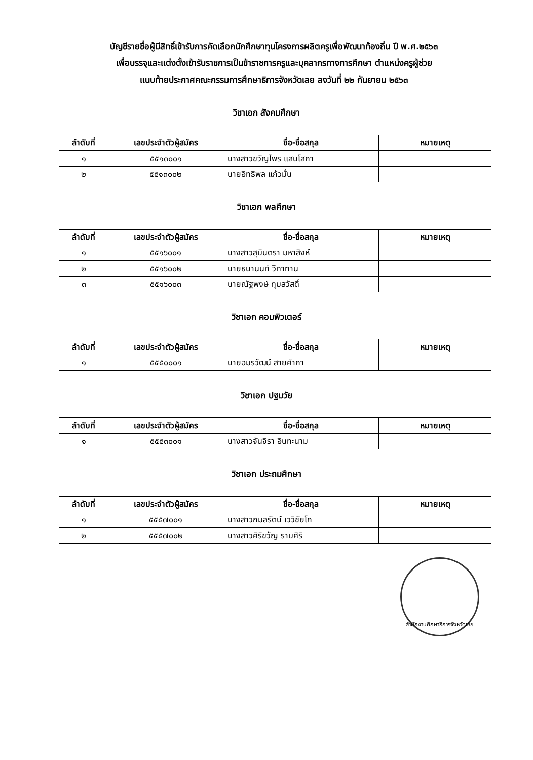บัญชีรายชื่อผู้มีสิทธิ์เข้ารับการคัดเลือกนักศึกษาทุนโครงการผลิตครูเพื่อพัฒนาท้องถิ่น ปี พ.ศ.๒๕๖๓
เพื่อบรรจุและแต่งตั้งเข้ารับราชการเป็นข้าราชการครูและบุคลากรทางการศึกษา ตำแหน่งครูผู้ช่วย
แนบท้ายประกาศคณะกรรมการศึกษาธิการจังหวัดเลย ลงวันที่ ๒๒ กันยายน ๒๕๖๓
วิชาเอก สังคมศึกษา
| ลำดับที่ | เลขประจำตัวผู้สมัคร | ชื่อ-ชื่อสกุล | หมายเหตุ |
| --- | --- | --- | --- |
| ๑ | ๕๕๑๓๐๐๑ | นางสาวขวัญไพร แสนโสภา | |
| ๒ | ๕๕๑๓๐๐๒ | นายอิทธิพล แก้วมั่น | |
วิชาเอก พลศึกษา
| ลำดับที่ | เลขประจำตัวผู้สมัคร | ชื่อ-ชื่อสกุล | หมายเหตุ |
| --- | --- | --- | --- |
| ๑ | ๕๕๑๖๐๐๑ | นางสาวสุมินตรา มหาสิงห์ | |
| ๒ | ๕๕๑๖๐๐๒ | นายธนานนท์ วิทาทาน | |
| ๓ | ๕๕๑๖๐๐๓ | นายณัฐพงษ์ ทุมสวัสดิ์ | |
วิชาเอก คอมพิวเตอร์
| ลำดับที่ | เลขประจำตัวผู้สมัคร | ชื่อ-ชื่อสกุล | หมายเหตุ |
| --- | --- | --- | --- |
| ๑ | ๕๕๕๐๐๐๑ | นายอมรวัฒน์ สายคำภา | |
วิชาเอก ปฐมวัย
| ลำดับที่ | เลขประจำตัวผู้สมัคร | ชื่อ-ชื่อสกุล | หมายเหตุ |
| --- | --- | --- | --- |
| ๑ | ๕๕๕๓๐๐๑ | นางสาวจันจิรา อินทะนาม | |
วิชาเอก ประถมศึกษา
| ลำดับที่ | เลขประจำตัวผู้สมัคร | ชื่อ-ชื่อสกุล | หมายเหตุ |
| --- | --- | --- | --- |
| ๑ | ๕๕๕๗๐๐๑ | นางสาวกมลรัตน์ เววิชัยโก | |
| ๒ | ๕๕๕๗๐๐๒ | นางสาวศิริขวัญ รามศิริ | |
สำนักงานศึกษาธิการจังหวัดเลย